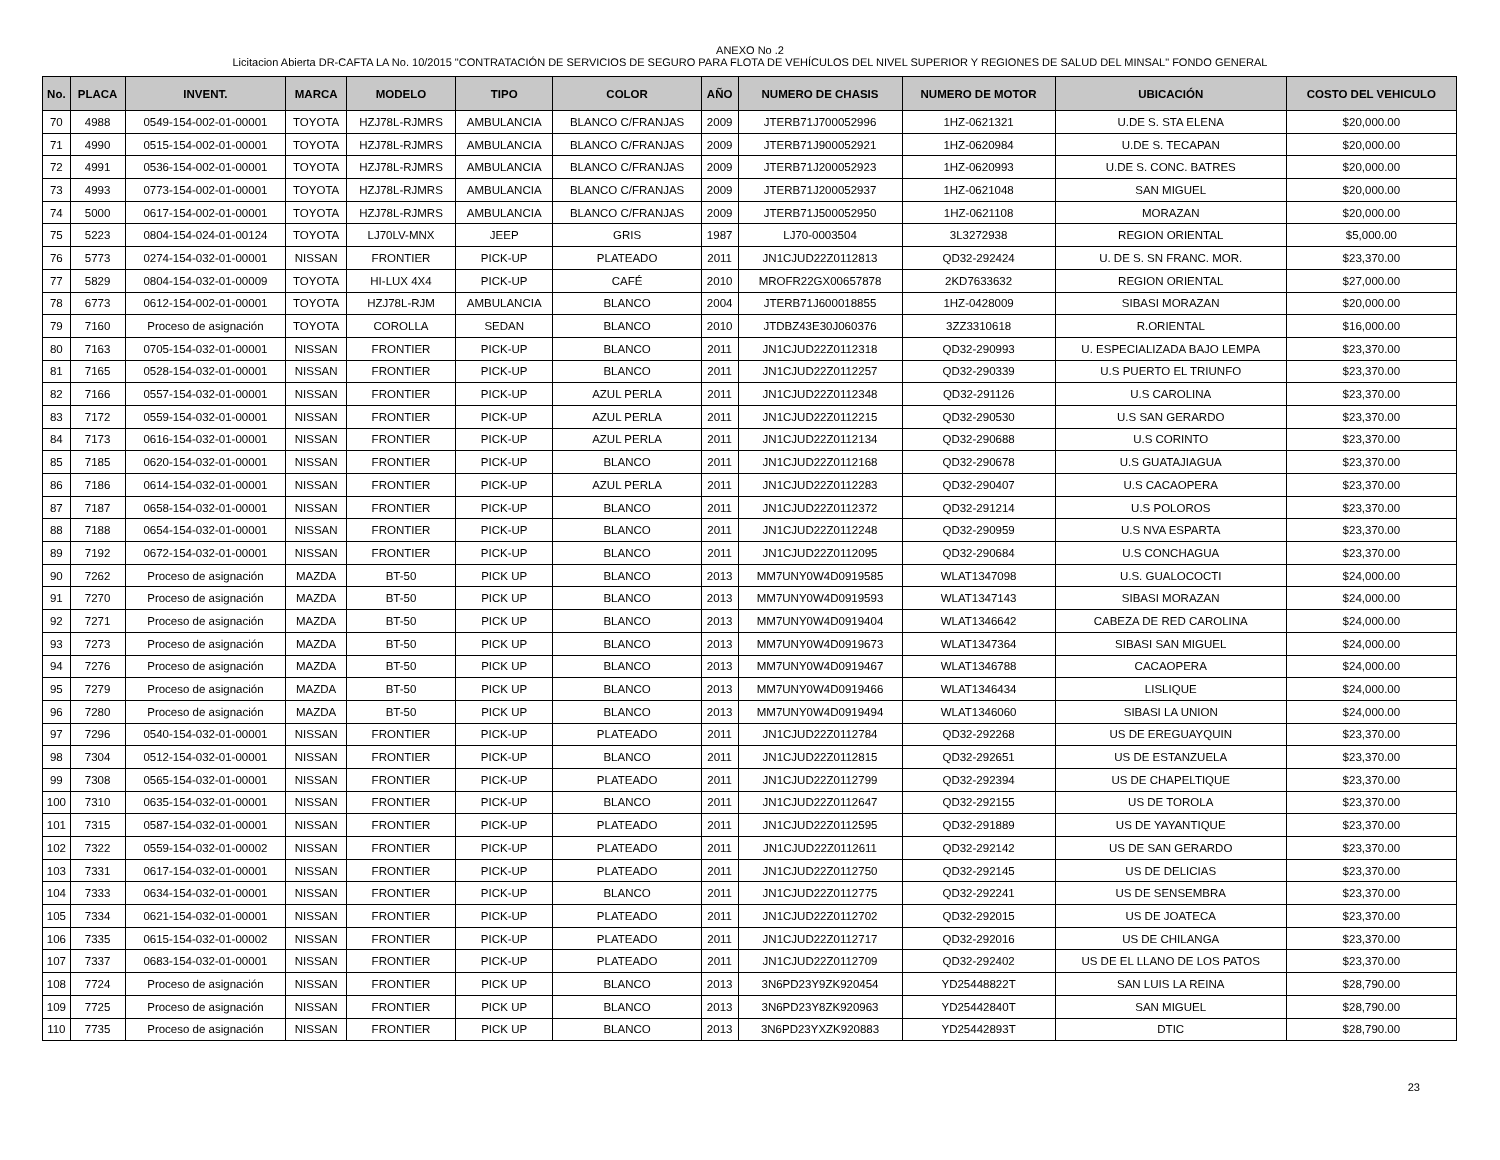ANEXO No .2
Licitacion Abierta DR-CAFTA LA No. 10/2015 "CONTRATACIÓN DE SERVICIOS DE SEGURO PARA FLOTA DE VEHÍCULOS DEL NIVEL SUPERIOR Y REGIONES DE SALUD DEL MINSAL" FONDO GENERAL
| No. | PLACA | INVENT. | MARCA | MODELO | TIPO | COLOR | AÑO | NUMERO DE CHASIS | NUMERO DE MOTOR | UBICACIÓN | COSTO DEL VEHICULO |
| --- | --- | --- | --- | --- | --- | --- | --- | --- | --- | --- | --- |
| 70 | 4988 | 0549-154-002-01-00001 | TOYOTA | HZJ78L-RJMRS | AMBULANCIA | BLANCO C/FRANJAS | 2009 | JTERB71J700052996 | 1HZ-0621321 | U.DE S. STA ELENA | $20,000.00 |
| 71 | 4990 | 0515-154-002-01-00001 | TOYOTA | HZJ78L-RJMRS | AMBULANCIA | BLANCO C/FRANJAS | 2009 | JTERB71J900052921 | 1HZ-0620984 | U.DE S. TECAPAN | $20,000.00 |
| 72 | 4991 | 0536-154-002-01-00001 | TOYOTA | HZJ78L-RJMRS | AMBULANCIA | BLANCO C/FRANJAS | 2009 | JTERB71J200052923 | 1HZ-0620993 | U.DE S. CONC. BATRES | $20,000.00 |
| 73 | 4993 | 0773-154-002-01-00001 | TOYOTA | HZJ78L-RJMRS | AMBULANCIA | BLANCO C/FRANJAS | 2009 | JTERB71J200052937 | 1HZ-0621048 | SAN MIGUEL | $20,000.00 |
| 74 | 5000 | 0617-154-002-01-00001 | TOYOTA | HZJ78L-RJMRS | AMBULANCIA | BLANCO C/FRANJAS | 2009 | JTERB71J500052950 | 1HZ-0621108 | MORAZAN | $20,000.00 |
| 75 | 5223 | 0804-154-024-01-00124 | TOYOTA | LJ70LV-MNX | JEEP | GRIS | 1987 | LJ70-0003504 | 3L3272938 | REGION ORIENTAL | $5,000.00 |
| 76 | 5773 | 0274-154-032-01-00001 | NISSAN | FRONTIER | PICK-UP | PLATEADO | 2011 | JN1CJUD22Z0112813 | QD32-292424 | U. DE S. SN FRANC. MOR. | $23,370.00 |
| 77 | 5829 | 0804-154-032-01-00009 | TOYOTA | HI-LUX 4X4 | PICK-UP | CAFÉ | 2010 | MROFR22GX00657878 | 2KD7633632 | REGION ORIENTAL | $27,000.00 |
| 78 | 6773 | 0612-154-002-01-00001 | TOYOTA | HZJ78L-RJM | AMBULANCIA | BLANCO | 2004 | JTERB71J600018855 | 1HZ-0428009 | SIBASI MORAZAN | $20,000.00 |
| 79 | 7160 | Proceso de asignación | TOYOTA | COROLLA | SEDAN | BLANCO | 2010 | JTDBZ43E30J060376 | 3ZZ3310618 | R.ORIENTAL | $16,000.00 |
| 80 | 7163 | 0705-154-032-01-00001 | NISSAN | FRONTIER | PICK-UP | BLANCO | 2011 | JN1CJUD22Z0112318 | QD32-290993 | U. ESPECIALIZADA BAJO LEMPA | $23,370.00 |
| 81 | 7165 | 0528-154-032-01-00001 | NISSAN | FRONTIER | PICK-UP | BLANCO | 2011 | JN1CJUD22Z0112257 | QD32-290339 | U.S PUERTO EL TRIUNFO | $23,370.00 |
| 82 | 7166 | 0557-154-032-01-00001 | NISSAN | FRONTIER | PICK-UP | AZUL PERLA | 2011 | JN1CJUD22Z0112348 | QD32-291126 | U.S CAROLINA | $23,370.00 |
| 83 | 7172 | 0559-154-032-01-00001 | NISSAN | FRONTIER | PICK-UP | AZUL PERLA | 2011 | JN1CJUD22Z0112215 | QD32-290530 | U.S SAN GERARDO | $23,370.00 |
| 84 | 7173 | 0616-154-032-01-00001 | NISSAN | FRONTIER | PICK-UP | AZUL PERLA | 2011 | JN1CJUD22Z0112134 | QD32-290688 | U.S CORINTO | $23,370.00 |
| 85 | 7185 | 0620-154-032-01-00001 | NISSAN | FRONTIER | PICK-UP | BLANCO | 2011 | JN1CJUD22Z0112168 | QD32-290678 | U.S GUATAJIAGUA | $23,370.00 |
| 86 | 7186 | 0614-154-032-01-00001 | NISSAN | FRONTIER | PICK-UP | AZUL PERLA | 2011 | JN1CJUD22Z0112283 | QD32-290407 | U.S CACAOPERA | $23,370.00 |
| 87 | 7187 | 0658-154-032-01-00001 | NISSAN | FRONTIER | PICK-UP | BLANCO | 2011 | JN1CJUD22Z0112372 | QD32-291214 | U.S POLOROS | $23,370.00 |
| 88 | 7188 | 0654-154-032-01-00001 | NISSAN | FRONTIER | PICK-UP | BLANCO | 2011 | JN1CJUD22Z0112248 | QD32-290959 | U.S NVA ESPARTA | $23,370.00 |
| 89 | 7192 | 0672-154-032-01-00001 | NISSAN | FRONTIER | PICK-UP | BLANCO | 2011 | JN1CJUD22Z0112095 | QD32-290684 | U.S CONCHAGUA | $23,370.00 |
| 90 | 7262 | Proceso de asignación | MAZDA | BT-50 | PICK UP | BLANCO | 2013 | MM7UNY0W4D0919585 | WLAT1347098 | U.S. GUALOCOCTI | $24,000.00 |
| 91 | 7270 | Proceso de asignación | MAZDA | BT-50 | PICK UP | BLANCO | 2013 | MM7UNY0W4D0919593 | WLAT1347143 | SIBASI MORAZAN | $24,000.00 |
| 92 | 7271 | Proceso de asignación | MAZDA | BT-50 | PICK UP | BLANCO | 2013 | MM7UNY0W4D0919404 | WLAT1346642 | CABEZA DE RED CAROLINA | $24,000.00 |
| 93 | 7273 | Proceso de asignación | MAZDA | BT-50 | PICK UP | BLANCO | 2013 | MM7UNY0W4D0919673 | WLAT1347364 | SIBASI SAN MIGUEL | $24,000.00 |
| 94 | 7276 | Proceso de asignación | MAZDA | BT-50 | PICK UP | BLANCO | 2013 | MM7UNY0W4D0919467 | WLAT1346788 | CACAOPERA | $24,000.00 |
| 95 | 7279 | Proceso de asignación | MAZDA | BT-50 | PICK UP | BLANCO | 2013 | MM7UNY0W4D0919466 | WLAT1346434 | LISLIQUE | $24,000.00 |
| 96 | 7280 | Proceso de asignación | MAZDA | BT-50 | PICK UP | BLANCO | 2013 | MM7UNY0W4D0919494 | WLAT1346060 | SIBASI LA UNION | $24,000.00 |
| 97 | 7296 | 0540-154-032-01-00001 | NISSAN | FRONTIER | PICK-UP | PLATEADO | 2011 | JN1CJUD22Z0112784 | QD32-292268 | US DE EREGUAYQUIN | $23,370.00 |
| 98 | 7304 | 0512-154-032-01-00001 | NISSAN | FRONTIER | PICK-UP | BLANCO | 2011 | JN1CJUD22Z0112815 | QD32-292651 | US DE ESTANZUELA | $23,370.00 |
| 99 | 7308 | 0565-154-032-01-00001 | NISSAN | FRONTIER | PICK-UP | PLATEADO | 2011 | JN1CJUD22Z0112799 | QD32-292394 | US DE CHAPELTIQUE | $23,370.00 |
| 100 | 7310 | 0635-154-032-01-00001 | NISSAN | FRONTIER | PICK-UP | BLANCO | 2011 | JN1CJUD22Z0112647 | QD32-292155 | US DE TOROLA | $23,370.00 |
| 101 | 7315 | 0587-154-032-01-00001 | NISSAN | FRONTIER | PICK-UP | PLATEADO | 2011 | JN1CJUD22Z0112595 | QD32-291889 | US DE YAYANTIQUE | $23,370.00 |
| 102 | 7322 | 0559-154-032-01-00002 | NISSAN | FRONTIER | PICK-UP | PLATEADO | 2011 | JN1CJUD22Z0112611 | QD32-292142 | US DE SAN GERARDO | $23,370.00 |
| 103 | 7331 | 0617-154-032-01-00001 | NISSAN | FRONTIER | PICK-UP | PLATEADO | 2011 | JN1CJUD22Z0112750 | QD32-292145 | US DE DELICIAS | $23,370.00 |
| 104 | 7333 | 0634-154-032-01-00001 | NISSAN | FRONTIER | PICK-UP | BLANCO | 2011 | JN1CJUD22Z0112775 | QD32-292241 | US DE SENSEMBRA | $23,370.00 |
| 105 | 7334 | 0621-154-032-01-00001 | NISSAN | FRONTIER | PICK-UP | PLATEADO | 2011 | JN1CJUD22Z0112702 | QD32-292015 | US DE JOATECA | $23,370.00 |
| 106 | 7335 | 0615-154-032-01-00002 | NISSAN | FRONTIER | PICK-UP | PLATEADO | 2011 | JN1CJUD22Z0112717 | QD32-292016 | US DE CHILANGA | $23,370.00 |
| 107 | 7337 | 0683-154-032-01-00001 | NISSAN | FRONTIER | PICK-UP | PLATEADO | 2011 | JN1CJUD22Z0112709 | QD32-292402 | US DE EL LLANO DE LOS PATOS | $23,370.00 |
| 108 | 7724 | Proceso de asignación | NISSAN | FRONTIER | PICK UP | BLANCO | 2013 | 3N6PD23Y9ZK920454 | YD25448822T | SAN LUIS LA REINA | $28,790.00 |
| 109 | 7725 | Proceso de asignación | NISSAN | FRONTIER | PICK UP | BLANCO | 2013 | 3N6PD23Y8ZK920963 | YD25442840T | SAN MIGUEL | $28,790.00 |
| 110 | 7735 | Proceso de asignación | NISSAN | FRONTIER | PICK UP | BLANCO | 2013 | 3N6PD23YXZK920883 | YD25442893T | DTIC | $28,790.00 |
23